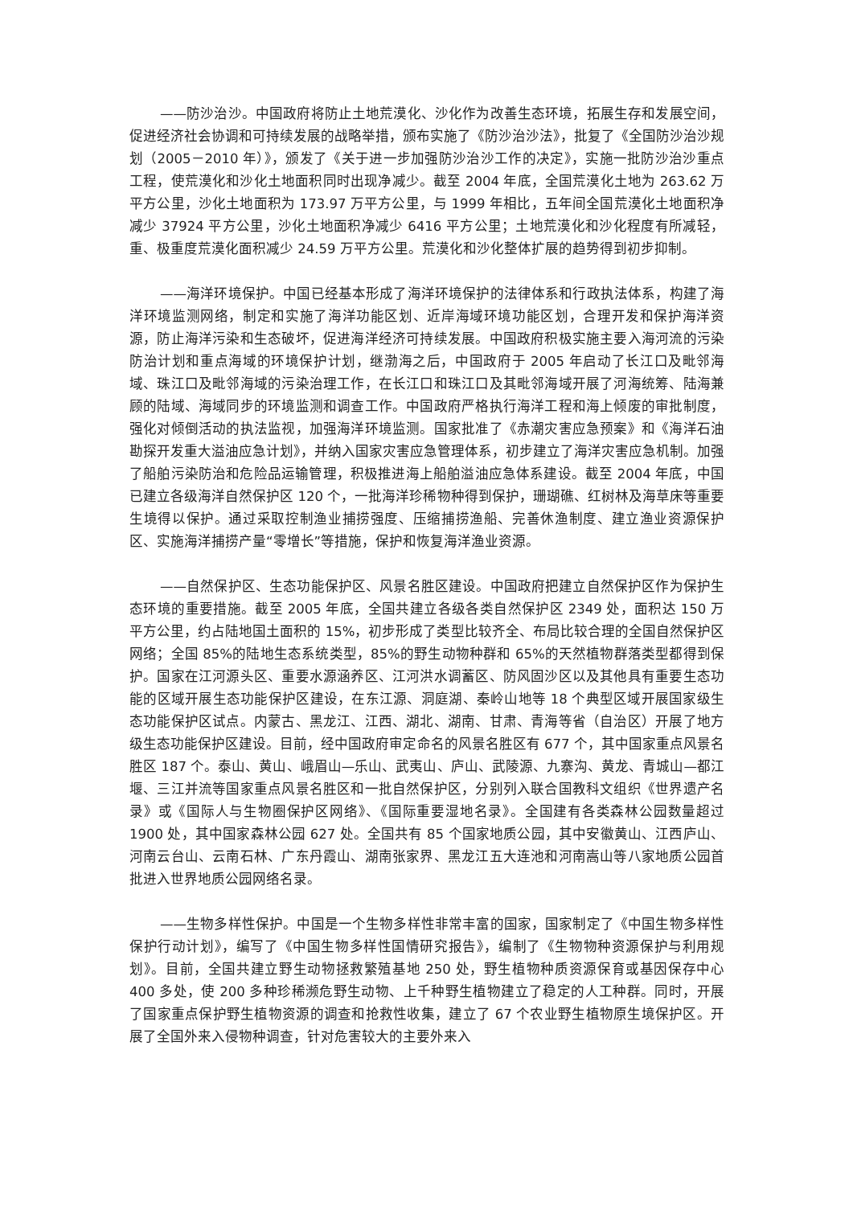——防沙治沙。中国政府将防止土地荒漠化、沙化作为改善生态环境，拓展生存和发展空间，促进经济社会协调和可持续发展的战略举措，颁布实施了《防沙治沙法》，批复了《全国防沙治沙规划（2005－2010 年）》，颁发了《关于进一步加强防沙治沙工作的决定》，实施一批防沙治沙重点工程，使荒漠化和沙化土地面积同时出现净减少。截至 2004 年底，全国荒漠化土地为 263.62 万平方公里，沙化土地面积为 173.97 万平方公里，与 1999 年相比，五年间全国荒漠化土地面积净减少 37924 平方公里，沙化土地面积净减少 6416 平方公里；土地荒漠化和沙化程度有所减轻，重、极重度荒漠化面积减少 24.59 万平方公里。荒漠化和沙化整体扩展的趋势得到初步抑制。
——海洋环境保护。中国已经基本形成了海洋环境保护的法律体系和行政执法体系，构建了海洋环境监测网络，制定和实施了海洋功能区划、近岸海域环境功能区划，合理开发和保护海洋资源，防止海洋污染和生态破坏，促进海洋经济可持续发展。中国政府积极实施主要入海河流的污染防治计划和重点海域的环境保护计划，继渤海之后，中国政府于 2005 年启动了长江口及毗邻海域、珠江口及毗邻海域的污染治理工作，在长江口和珠江口及其毗邻海域开展了河海统筹、陆海兼顾的陆域、海域同步的环境监测和调查工作。中国政府严格执行海洋工程和海上倾废的审批制度，强化对倾倒活动的执法监视，加强海洋环境监测。国家批准了《赤潮灾害应急预案》和《海洋石油勘探开发重大溢油应急计划》，并纳入国家灾害应急管理体系，初步建立了海洋灾害应急机制。加强了船舶污染防治和危险品运输管理，积极推进海上船舶溢油应急体系建设。截至 2004 年底，中国已建立各级海洋自然保护区 120 个，一批海洋珍稀物种得到保护，珊瑚礁、红树林及海草床等重要生境得以保护。通过采取控制渔业捕捞强度、压缩捕捞渔船、完善休渔制度、建立渔业资源保护区、实施海洋捕捞产量“零增长”等措施，保护和恢复海洋渔业资源。
——自然保护区、生态功能保护区、风景名胜区建设。中国政府把建立自然保护区作为保护生态环境的重要措施。截至 2005 年底，全国共建立各级各类自然保护区 2349 处，面积达 150 万平方公里，约占陆地国土面积的 15%，初步形成了类型比较齐全、布局比较合理的全国自然保护区网络；全国 85%的陆地生态系统类型，85%的野生动物种群和 65%的天然植物群落类型都得到保护。国家在江河源头区、重要水源涵养区、江河洪水调蓄区、防风固沙区以及其他具有重要生态功能的区域开展生态功能保护区建设，在东江源、洞庭湖、秦岭山地等 18 个典型区域开展国家级生态功能保护区试点。内蒙古、黑龙江、江西、湖北、湖南、甘肃、青海等省（自治区）开展了地方级生态功能保护区建设。目前，经中国政府审定命名的风景名胜区有 677 个，其中国家重点风景名胜区 187 个。泰山、黄山、峨眉山—乐山、武夷山、庐山、武陵源、九寨沟、黄龙、青城山—都江堰、三江并流等国家重点风景名胜区和一批自然保护区，分别列入联合国教科文组织《世界遗产名录》或《国际人与生物圈保护区网络》、《国际重要湿地名录》。全国建有各类森林公园数量超过 1900 处，其中国家森林公园 627 处。全国共有 85 个国家地质公园，其中安徽黄山、江西庐山、河南云台山、云南石林、广东丹霞山、湖南张家界、黑龙江五大连池和河南嵩山等八家地质公园首批进入世界地质公园网络名录。
——生物多样性保护。中国是一个生物多样性非常丰富的国家，国家制定了《中国生物多样性保护行动计划》，编写了《中国生物多样性国情研究报告》，编制了《生物物种资源保护与利用规划》。目前，全国共建立野生动物拯救繁殖基地 250 处，野生植物种质资源保育或基因保存中心 400 多处，使 200 多种珍稀濒危野生动物、上千种野生植物建立了稳定的人工种群。同时，开展了国家重点保护野生植物资源的调查和抢救性收集，建立了 67 个农业野生植物原生境保护区。开展了全国外来入侵物种调查，针对危害较大的主要外来入